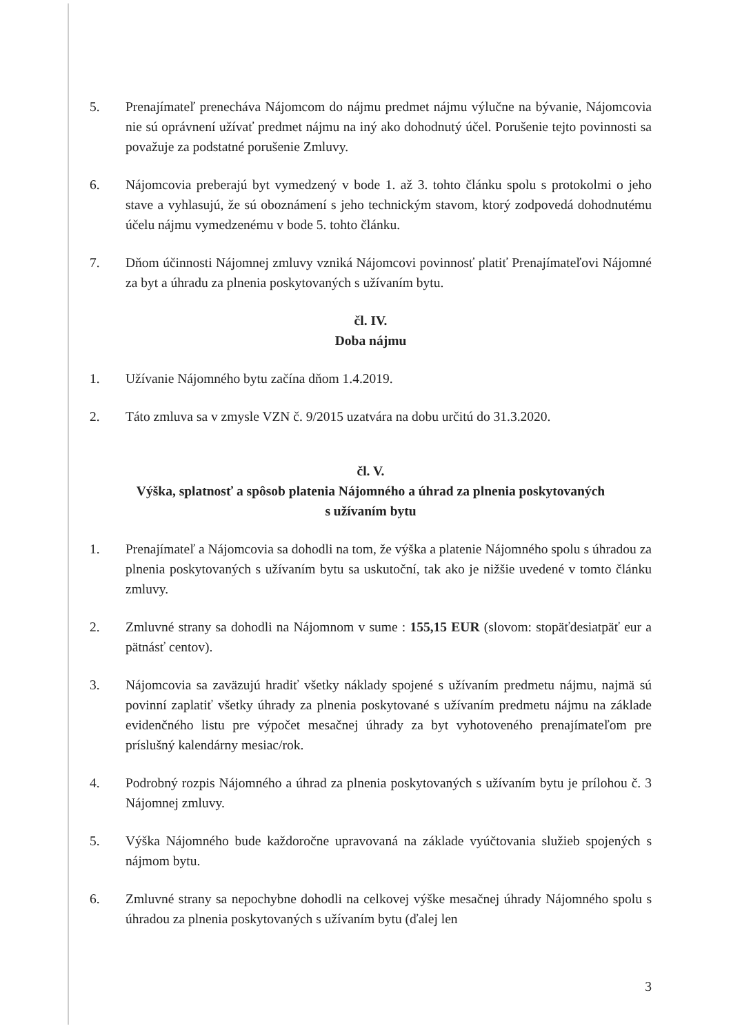5. Prenajímateľ prenecháva Nájomcom do nájmu predmet nájmu výlučne na bývanie, Nájomcovia nie sú oprávnení užívať predmet nájmu na iný ako dohodnutý účel. Porušenie tejto povinnosti sa považuje za podstatné porušenie Zmluvy.
6. Nájomcovia preberajú byt vymedzený v bode 1. až 3. tohto článku spolu s protokolmi o jeho stave a vyhlasujú, že sú oboznámení s jeho technickým stavom, ktorý zodpovedá dohodnutému účelu nájmu vymedzenému v bode 5. tohto článku.
7. Dňom účinnosti Nájomnej zmluvy vzniká Nájomcovi povinnosť platiť Prenajímateľovi Nájomné za byt a úhradu za plnenia poskytovaných s užívaním bytu.
čl. IV.
Doba nájmu
1. Užívanie Nájomného bytu začína dňom 1.4.2019.
2. Táto zmluva sa v zmysle VZN č. 9/2015 uzatvára na dobu určitú do 31.3.2020.
čl. V.
Výška, splatnosť a spôsob platenia Nájomného a úhrad za plnenia poskytovaných
s užívaním bytu
1. Prenajímateľ a Nájomcovia sa dohodli na tom, že výška a platenie Nájomného spolu s úhradou za plnenia poskytovaných s užívaním bytu sa uskutoční, tak ako je nižšie uvedené v tomto článku zmluvy.
2. Zmluvné strany sa dohodli na Nájomnom v sume : 155,15 EUR (slovom: stopäťdesiatpäť eur a pätnásť centov).
3. Nájomcovia sa zaväzujú hradiť všetky náklady spojené s užívaním predmetu nájmu, najmä sú povinní zaplatiť všetky úhrady za plnenia poskytované s užívaním predmetu nájmu na základe evidenčného listu pre výpočet mesačnej úhrady za byt vyhotoveného prenajímateľom pre príslušný kalendárny mesiac/rok.
4. Podrobný rozpis Nájomného a úhrad za plnenia poskytovaných s užívaním bytu je prílohou č. 3 Nájomnej zmluvy.
5. Výška Nájomného bude každoročne upravovaná na základe vyúčtovania služieb spojených s nájmom bytu.
6. Zmluvné strany sa nepochybne dohodli na celkovej výške mesačnej úhrady Nájomného spolu s úhradou za plnenia poskytovaných s užívaním bytu (ďalej len
3